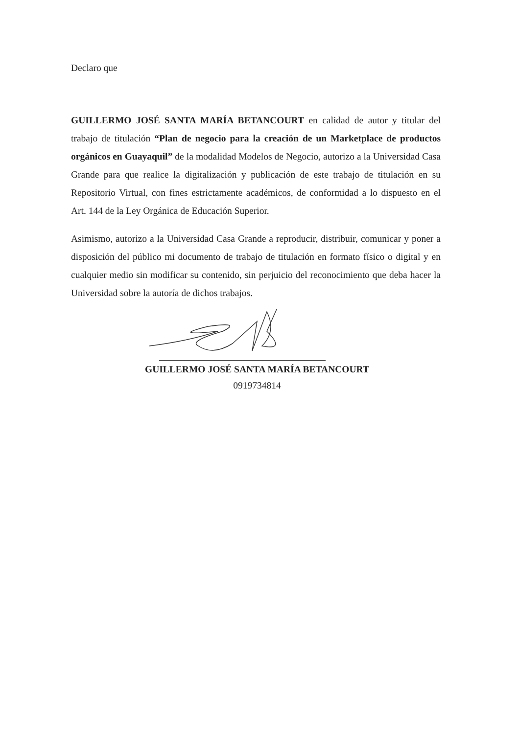Declaro que
GUILLERMO JOSÉ SANTA MARÍA BETANCOURT en calidad de autor y titular del trabajo de titulación “Plan de negocio para la creación de un Marketplace de productos orgánicos en Guayaquil” de la modalidad Modelos de Negocio, autorizo a la Universidad Casa Grande para que realice la digitalización y publicación de este trabajo de titulación en su Repositorio Virtual, con fines estrictamente académicos, de conformidad a lo dispuesto en el Art. 144 de la Ley Orgánica de Educación Superior.
Asimismo, autorizo a la Universidad Casa Grande a reproducir, distribuir, comunicar y poner a disposición del público mi documento de trabajo de titulación en formato físico o digital y en cualquier medio sin modificar su contenido, sin perjuicio del reconocimiento que deba hacer la Universidad sobre la autoría de dichos trabajos.
GUILLERMO JOSÉ SANTA MARÍA BETANCOURT
0919734814